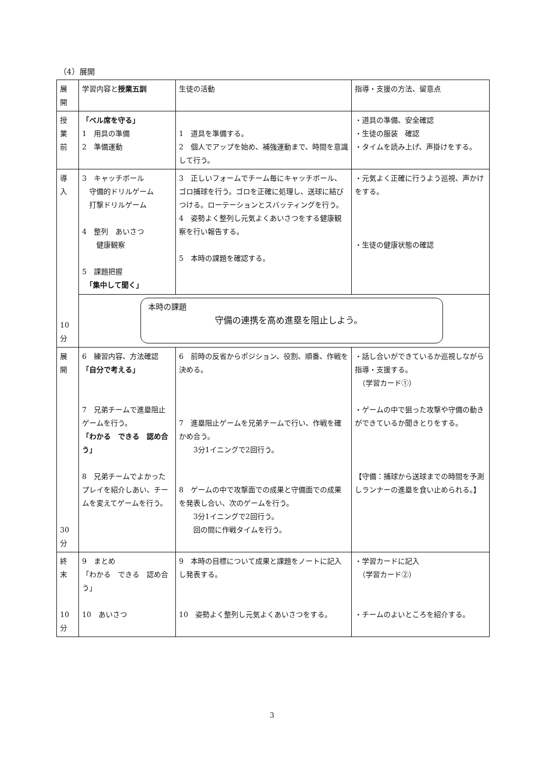（4）展開
| 展 開 | 学習内容と 授業五訓 | 生徒の活動 | 指導・支援の方法、留意点 |
| 授 業 前 | 「ベル席を守る」 1 用具の準備 2 準備運動 | 1 道具を準備する。 2 個人でアップを始め、補強運動まで、時間を意識して行う。 | ・道具の準備、安全確認 ・生徒の服装 確認 ・タイムを読み上げ、声掛けをする。 |
| 導 入 10 分 | 3 キャッチボール 守備的ドリルゲーム 打撃ドリルゲーム 4 整列 あいさつ 健康観察 5 課題把握 「集中して聞く」 | 3 正しいフォームでチーム毎にキャッチボール、ゴロ捕球を行う。ゴロを正確に処理し、送球に結びつける。ローテーションとスバッティングを行う。 4 姿勢よく整列し元気よくあいさつをする健康観察を行い報告する。 5 本時の課題を確認する。 | ・元気よく正確に行うよう巡視、声かけをする。 ・生徒の健康状態の確認 |
| | 本時の課題 守備の連携を高め進塁を阻止しよう。 | | |
| 展 開 30 分 | 6 練習内容、方法確認 「自分で考える」 7 兄弟チームで進塁阻止ゲームを行う。 「わかる できる 認め合う」 8 兄弟チームでよかったプレイを紹介しあい、チームを変えてゲームを行う。 | 6 前時の反省からポジション、役割、順番、作戦を決める。 7 進塁阻止ゲームを兄弟チームで行い、作戦を確かめ合う。 3分1イニングで2回行う。 8 ゲームの中で攻撃面での成果と守備面での成果を発表し合い、次のゲームを行う。 3分1イニングで2回行う。 回の間に作戦タイムを行う。 | ・話し合いができているか巡視しながら指導・支援する。 （学習カード①） ・ゲームの中で狙った攻撃や守備の動きができているか聞きとりをする。 【守備：捕球から送球までの時間を予測しランナーの進塁を食い止められる。】 |
| 終 末 10 分 | 9 まとめ 「わかる できる 認め合う」 10 あいさつ | 9 本時の目標について成果と課題をノートに記入し発表する。 10 姿勢よく整列し元気よくあいさつをする。 | ・学習カードに記入 （学習カード②） ・チームのよいところを紹介する。 |
3